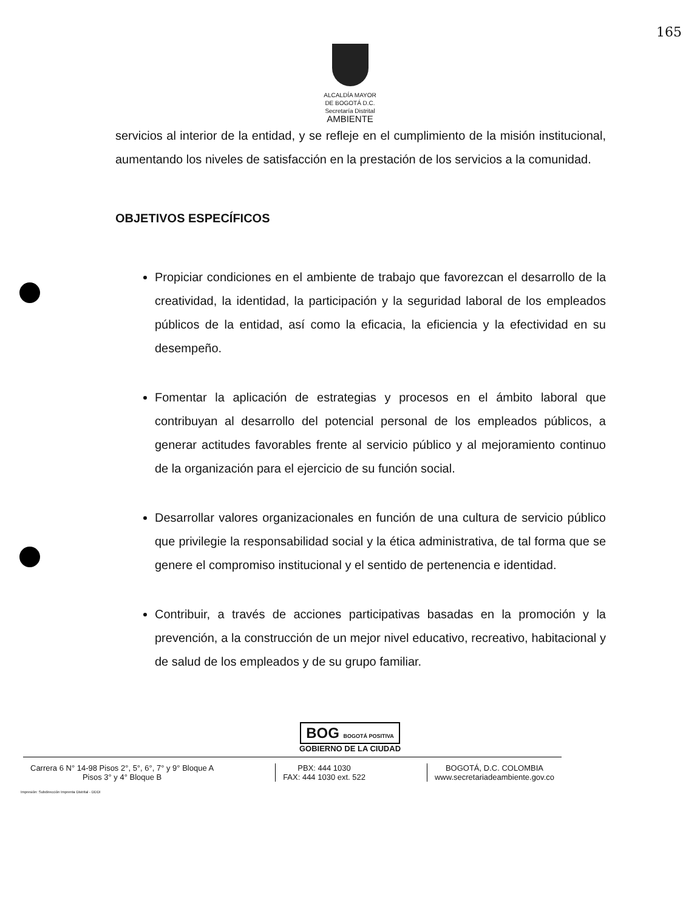165
ALCALDÍA MAYOR
DE BOGOTÁ D.C.
Secretaría Distrital
AMBIENTE
servicios al interior de la entidad, y se refleje en el cumplimiento de la misión institucional, aumentando los niveles de satisfacción en la prestación de los servicios a la comunidad.
OBJETIVOS ESPECÍFICOS
Propiciar condiciones en el ambiente de trabajo que favorezcan el desarrollo de la creatividad, la identidad, la participación y la seguridad laboral de los empleados públicos de la entidad, así como la eficacia, la eficiencia y la efectividad en su desempeño.
Fomentar la aplicación de estrategias y procesos en el ámbito laboral que contribuyan al desarrollo del potencial personal de los empleados públicos, a generar actitudes favorables frente al servicio público y al mejoramiento continuo de la organización para el ejercicio de su función social.
Desarrollar valores organizacionales en función de una cultura de servicio público que privilegie la responsabilidad social y la ética administrativa, de tal forma que se genere el compromiso institucional y el sentido de pertenencia e identidad.
Contribuir, a través de acciones participativas basadas en la promoción y la prevención, a la construcción de un mejor nivel educativo, recreativo, habitacional y de salud de los empleados y de su grupo familiar.
BOG BOGOTÁ POSITIVA
GOBIERNO DE LA CIUDAD
Carrera 6 N° 14-98 Pisos 2°, 5°, 6°, 7° y 9° Bloque A
Pisos 3° y 4° Bloque B
PBX: 444 1030
FAX: 444 1030 ext. 522
BOGOTÁ, D.C. COLOMBIA
www.secretariadeambiente.gov.co
Impresión: Subdirección Imprenta Distrital - DDDI